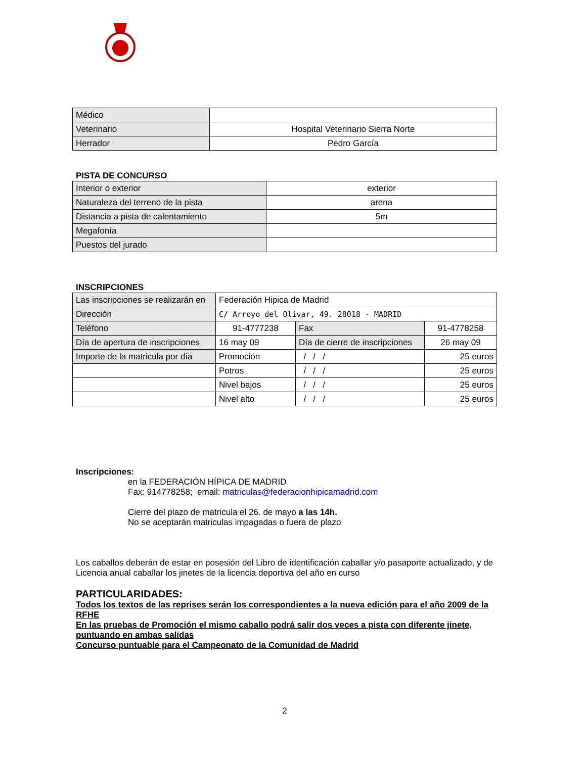| Médico | |
| Veterinario | Hospital Veterinario Sierra Norte |
| Herrador | Pedro García |
PISTA DE CONCURSO
| Interior o exterior | exterior |
| Naturaleza del terreno de la pista | arena |
| Distancia a pista de calentamiento | 5m |
| Megafonía | |
| Puestos del jurado | |
INSCRIPCIONES
| Las inscripciones se realizarán en | Federación Hipica de Madrid | | |
| Dirección | C/ Arroyo del Olivar, 49. 28018 - MADRID | | |
| Teléfono | 91-4777238 | Fax | 91-4778258 |
| Día de apertura de inscripciones | 16 may 09 | Día de cierre de inscripciones | 26 may 09 |
| Importe de la matricula por día | Promoción | / / / | 25 euros |
| | Potros | / / / | 25 euros |
| | Nivel bajos | / / / | 25 euros |
| | Nivel alto | / / / | 25 euros |
Inscripciones:
en la FEDERACIÓN HÍPICA DE MADRID
Fax: 914778258; email: matriculas@federacionhipicamadrid.com
Cierre del plazo de matricula el 26. de mayo a las 14h.
No se aceptarán matriculas impagadas o fuera de plazo
Los caballos deberán de estar en posesión del Libro de identificación caballar y/o pasaporte actualizado, y de Licencia anual caballar los jinetes de la licencia deportiva del año en curso
PARTICULARIDADES:
Todos los textos de las reprises serán los correspondientes a la nueva edición para el año 2009 de la RFHE
En las pruebas de Promoción el mismo caballo podrá salir dos veces a pista con diferente jinete, puntuando en ambas salidas
Concurso puntuable para el Campeonato de la Comunidad de Madrid
2